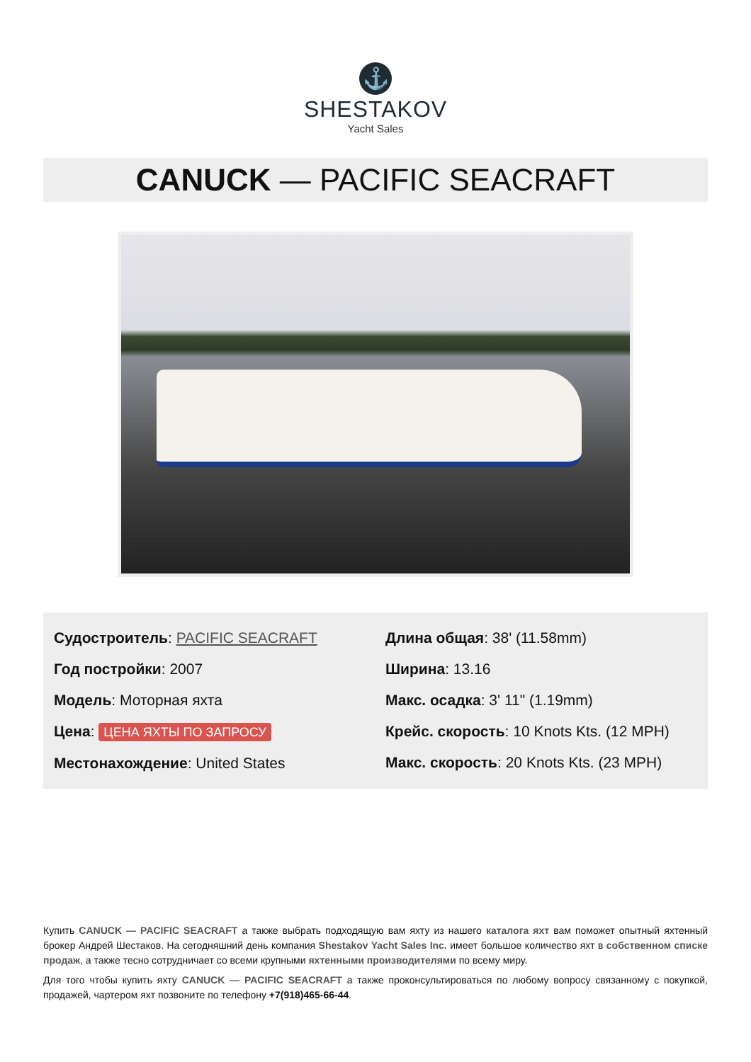⚓
SHESTAKOV
Yacht Sales
CANUCK — PACIFIC SEACRAFT
Судостроитель: PACIFIC SEACRAFT
Год постройки: 2007
Модель: Моторная яхта
Цена: ЦЕНА ЯХТЫ ПО ЗАПРОСУ
Местонахождение: United States
Длина общая: 38' (11.58mm)
Ширина: 13.16
Макс. осадка: 3' 11" (1.19mm)
Крейс. скорость: 10 Knots Kts. (12 MPH)
Макс. скорость: 20 Knots Kts. (23 MPH)
Купить CANUCK — PACIFIC SEACRAFT а также выбрать подходящую вам яхту из нашего каталога яхт вам поможет опытный яхтенный брокер Андрей Шестаков. На сегодняшний день компания Shestakov Yacht Sales Inc. имеет большое количество яхт в собственном списке продаж, а также тесно сотрудничает со всеми крупными яхтенными производителями по всему миру.
Для того чтобы купить яхту CANUCK — PACIFIC SEACRAFT а также проконсультироваться по любому вопросу связанному с покупкой, продажей, чартером яхт позвоните по телефону +7(918)465-66-44.